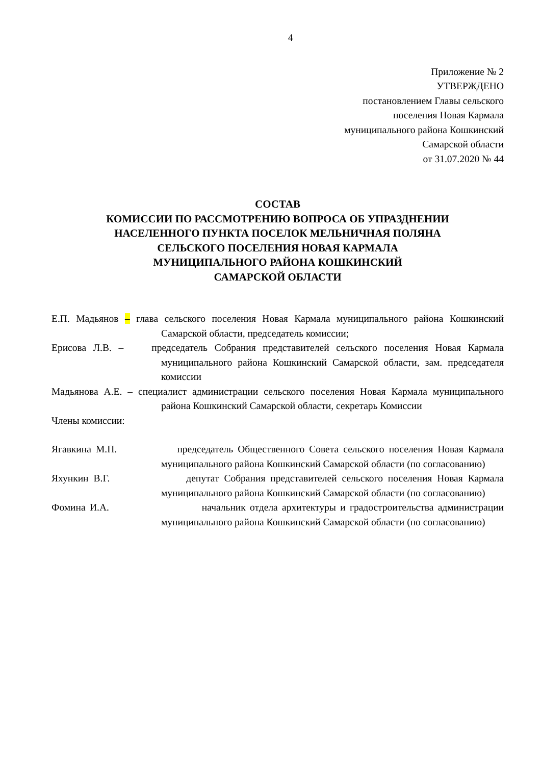4
Приложение № 2
УТВЕРЖДЕНО
постановлением Главы сельского
поселения Новая Кармала
муниципального района Кошкинский
Самарской области
от 31.07.2020 № 44
СОСТАВ
КОМИССИИ ПО РАССМОТРЕНИЮ ВОПРОСА ОБ УПРАЗДНЕНИИ
НАСЕЛЕННОГО ПУНКТА ПОСЕЛОК МЕЛЬНИЧНАЯ ПОЛЯНА
СЕЛЬСКОГО ПОСЕЛЕНИЯ НОВАЯ КАРМАЛА
МУНИЦИПАЛЬНОГО РАЙОНА КОШКИНСКИЙ
САМАРСКОЙ ОБЛАСТИ
Е.П. Мадьянов – глава сельского поселения Новая Кармала муниципального района Кошкинский Самарской области, председатель комиссии;
Ерисова Л.В. – председатель Собрания представителей сельского поселения Новая Кармала муниципального района Кошкинский Самарской области, зам. председателя комиссии
Мадьянова А.Е. – специалист администрации сельского поселения Новая Кармала муниципального района Кошкинский Самарской области, секретарь Комиссии
Члены комиссии:
Ягавкина М.П. председатель Общественного Совета сельского поселения Новая Кармала муниципального района Кошкинский Самарской области (по согласованию)
Яхункин В.Г. депутат Собрания представителей сельского поселения Новая Кармала муниципального района Кошкинский Самарской области (по согласованию)
Фомина И.А. начальник отдела архитектуры и градостроительства администрации муниципального района Кошкинский Самарской области (по согласованию)